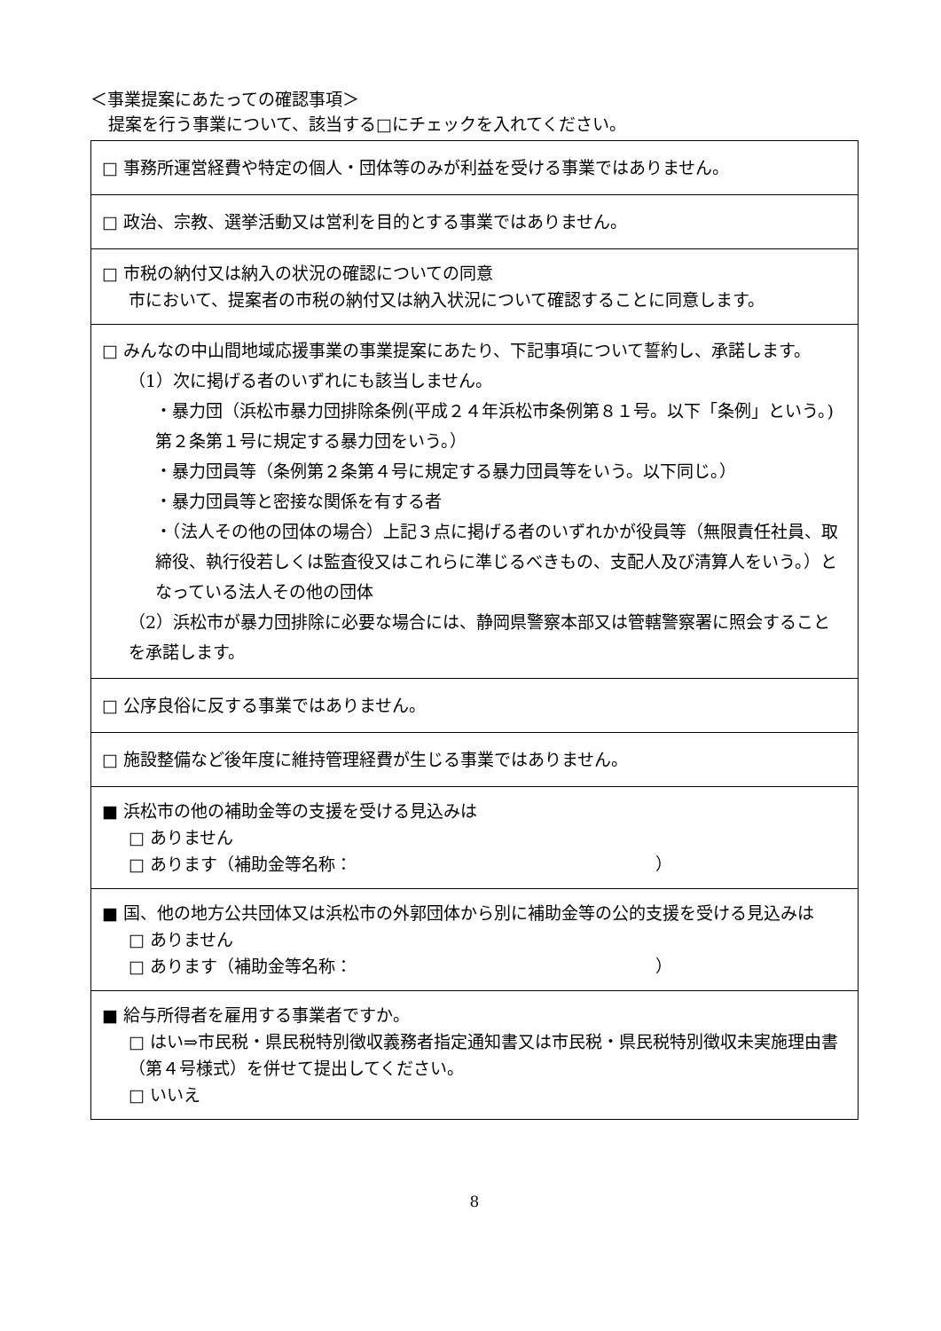＜事業提案にあたっての確認事項＞
提案を行う事業について、該当する□にチェックを入れてください。
| □ 事務所運営経費や特定の個人・団体等のみが利益を受ける事業ではありません。 |
| □ 政治、宗教、選挙活動又は営利を目的とする事業ではありません。 |
| □ 市税の納付又は納入の状況の確認についての同意 市において、提案者の市税の納付又は納入状況について確認することに同意します。 |
| □ みんなの中山間地域応援事業の事業提案にあたり、下記事項について誓約し、承諾します。 （1）次に掲げる者のいずれにも該当しません。 ・暴力団（浜松市暴力団排除条例(平成２４年浜松市条例第８１号。以下「条例」という。)第２条第１号に規定する暴力団をいう。） ・暴力団員等（条例第２条第４号に規定する暴力団員等をいう。以下同じ。） ・暴力団員等と密接な関係を有する者 ・（法人その他の団体の場合）上記３点に掲げる者のいずれかが役員等（無限責任社員、取締役、執行役若しくは監査役又はこれらに準じるべきもの、支配人及び清算人をいう。）となっている法人その他の団体 （2）浜松市が暴力団排除に必要な場合には、静岡県警察本部又は管轄警察署に照会することを承諾します。 |
| □ 公序良俗に反する事業ではありません。 |
| □ 施設整備など後年度に維持管理経費が生じる事業ではありません。 |
| ■ 浜松市の他の補助金等の支援を受ける見込みは □ ありません □ あります（補助金等名称： ） |
| ■ 国、他の地方公共団体又は浜松市の外郭団体から別に補助金等の公的支援を受ける見込みは □ ありません □ あります（補助金等名称： ） |
| ■ 給与所得者を雇用する事業者ですか。 □ はい⇒市民税・県民税特別徴収義務者指定通知書又は市民税・県民税特別徴収未実施理由書（第４号様式）を併せて提出してください。 □ いいえ |
8